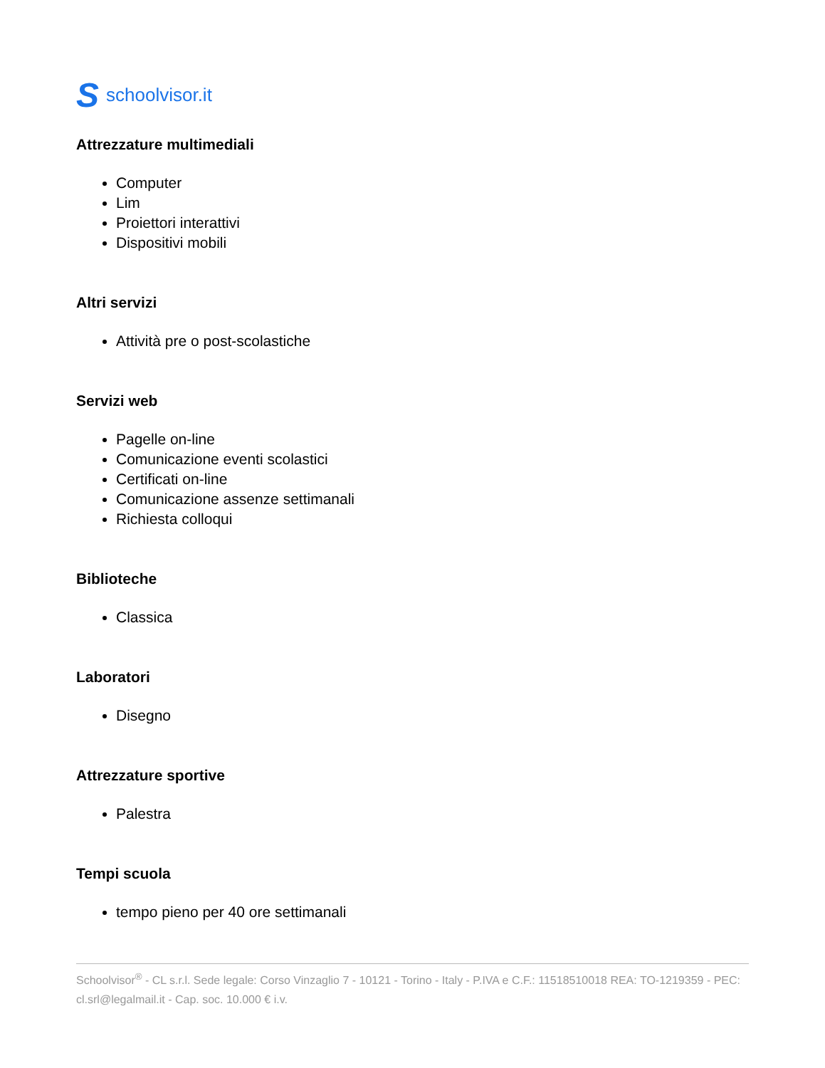Sschoolvisor.it
Attrezzature multimediali
Computer
Lim
Proiettori interattivi
Dispositivi mobili
Altri servizi
Attività pre o post-scolastiche
Servizi web
Pagelle on-line
Comunicazione eventi scolastici
Certificati on-line
Comunicazione assenze settimanali
Richiesta colloqui
Biblioteche
Classica
Laboratori
Disegno
Attrezzature sportive
Palestra
Tempi scuola
tempo pieno per 40 ore settimanali
Schoolvisor<sup>®</sup> - CL s.r.l. Sede legale: Corso Vinzaglio 7 - 10121 - Torino - Italy - P.IVA e C.F.: 11518510018 REA: TO-1219359 - PEC: cl.srl@legalmail.it - Cap. soc. 10.000 € i.v.